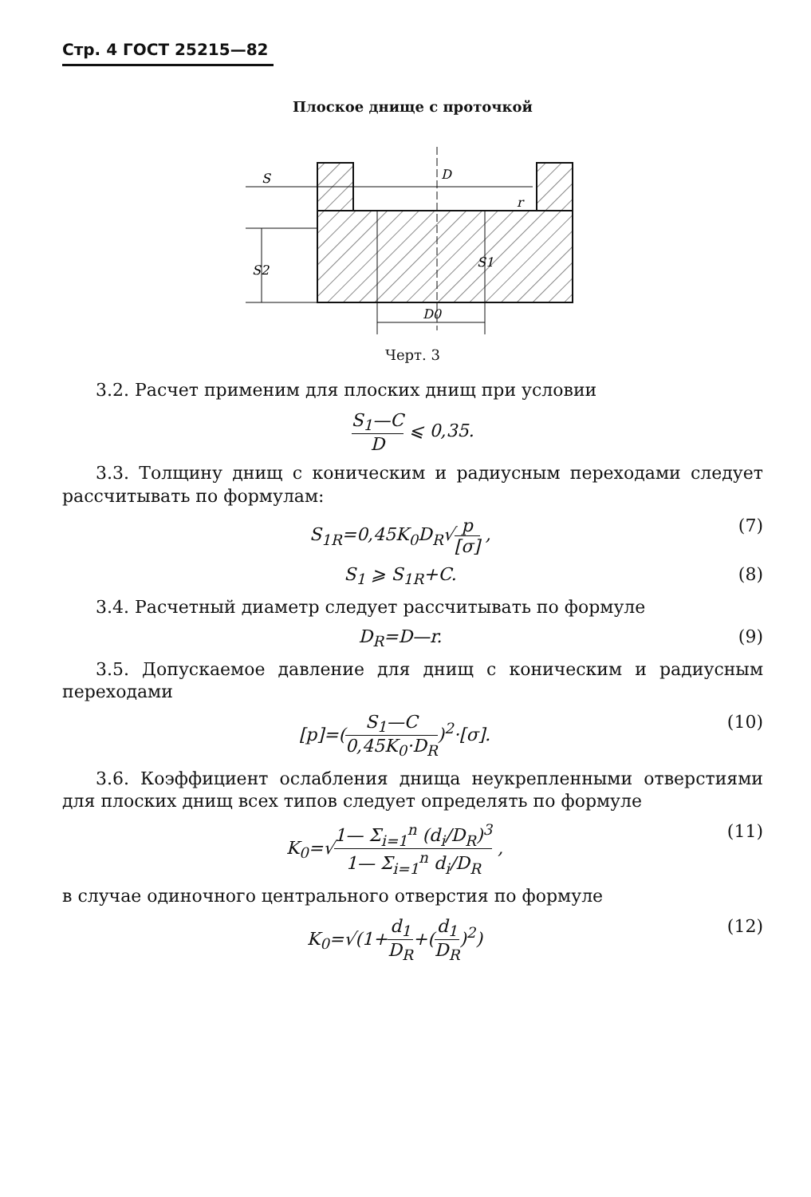Стр. 4 ГОСТ 25215—82
Плоское днище с проточкой
S
D
r
S2
S1
D0
Черт. 3
3.2. Расчет применим для плоских днищ при условии
S<sub>1</sub>—C D ⩽ 0,35.
3.3. Толщину днищ с коническим и радиусным переходами следует рассчитывать по формулам:
S<sub>1R</sub>=0,45K<sub>0</sub>D<sub>R</sub>√p [σ] , (7)
S<sub>1</sub> ⩾ S<sub>1R</sub>+C. (8)
3.4. Расчетный диаметр следует рассчитывать по формуле
D<sub>R</sub>=D—r. (9)
3.5. Допускаемое давление для днищ с коническим и радиусным переходами
[p]=(S<sub>1</sub>—C 0,45K<sub>0</sub>·D<sub>R</sub>)<sup>2</sup>·[σ]. (10)
3.6. Коэффициент ослабления днища неукрепленными отверстиями для плоских днищ всех типов следует определять по формуле
K<sub>0</sub>=√1— Σ<sub>i=1</sub><sup>n</sup> (d<sub>i</sub>/D<sub>R</sub>)<sup>3</sup> 1— Σ<sub>i=1</sub><sup>n</sup> d<sub>i</sub>/D<sub>R</sub> ,
(11)
в случае одиночного центрального отверстия по формуле
K<sub>0</sub>=√(1+d<sub>1</sub> D<sub>R</sub>+(d<sub>1</sub> D<sub>R</sub>)<sup>2</sup>) (12)